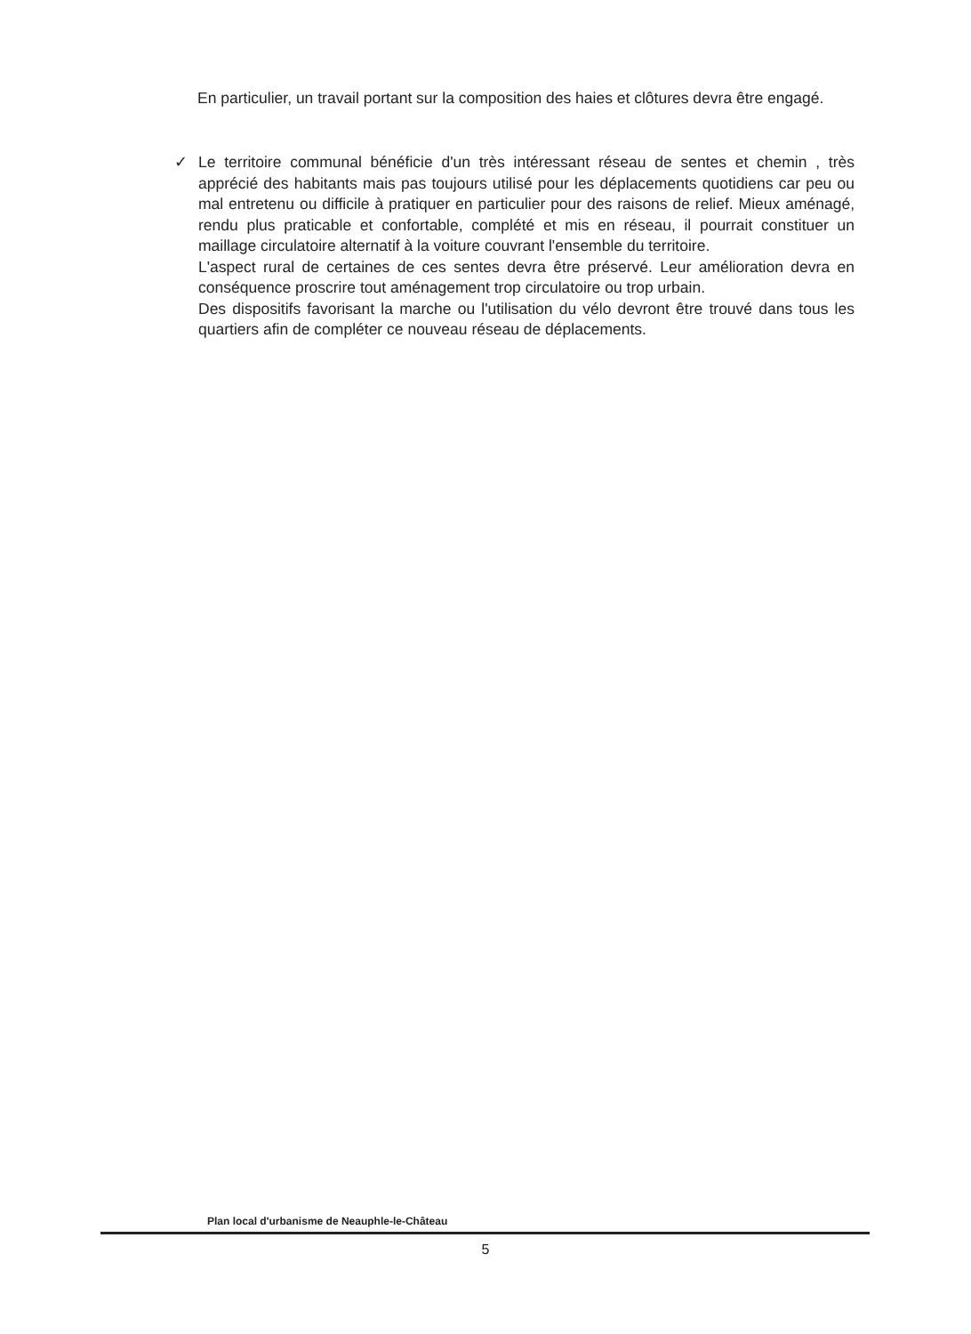En particulier, un travail portant sur la composition des haies et clôtures devra être engagé.
✓ Le territoire communal bénéficie d'un très intéressant réseau de sentes et chemin , très apprécié des habitants mais pas toujours utilisé pour les déplacements quotidiens car peu ou mal entretenu ou difficile à pratiquer en particulier pour des raisons de relief. Mieux aménagé, rendu plus praticable et confortable, complété et mis en réseau, il pourrait constituer un maillage circulatoire alternatif à la voiture couvrant l'ensemble du territoire.
L'aspect rural de certaines de ces sentes devra être préservé. Leur amélioration devra en conséquence proscrire tout aménagement trop circulatoire ou trop urbain.
Des dispositifs favorisant la marche ou l'utilisation du vélo devront être trouvé dans tous les quartiers afin de compléter ce nouveau réseau de déplacements.
Plan local d'urbanisme de Neauphle-le-Château
5